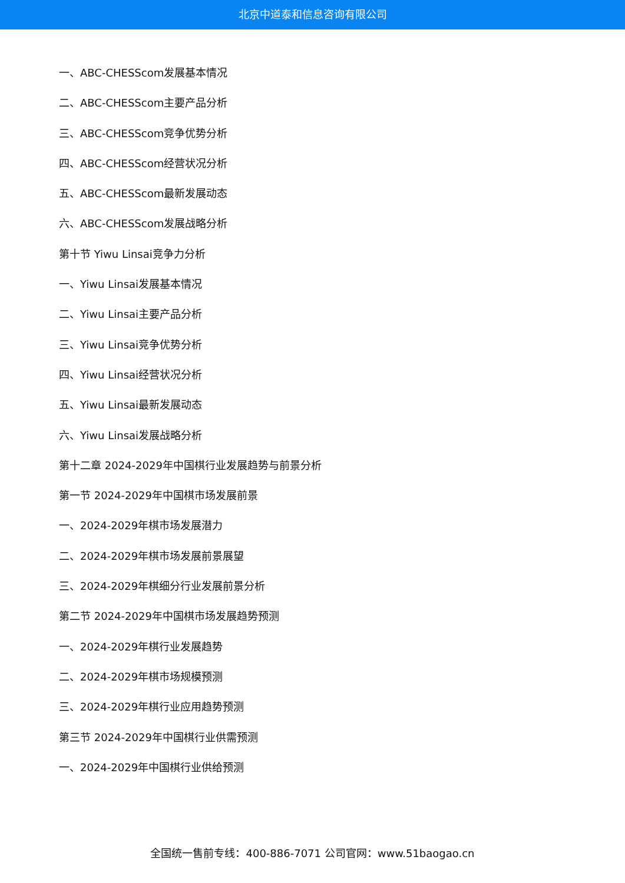北京中道泰和信息咨询有限公司
一、ABC-CHESScom发展基本情况
二、ABC-CHESScom主要产品分析
三、ABC-CHESScom竞争优势分析
四、ABC-CHESScom经营状况分析
五、ABC-CHESScom最新发展动态
六、ABC-CHESScom发展战略分析
第十节 Yiwu Linsai竞争力分析
一、Yiwu Linsai发展基本情况
二、Yiwu Linsai主要产品分析
三、Yiwu Linsai竞争优势分析
四、Yiwu Linsai经营状况分析
五、Yiwu Linsai最新发展动态
六、Yiwu Linsai发展战略分析
第十二章 2024-2029年中国棋行业发展趋势与前景分析
第一节 2024-2029年中国棋市场发展前景
一、2024-2029年棋市场发展潜力
二、2024-2029年棋市场发展前景展望
三、2024-2029年棋细分行业发展前景分析
第二节 2024-2029年中国棋市场发展趋势预测
一、2024-2029年棋行业发展趋势
二、2024-2029年棋市场规模预测
三、2024-2029年棋行业应用趋势预测
第三节 2024-2029年中国棋行业供需预测
一、2024-2029年中国棋行业供给预测
全国统一售前专线：400-886-7071 公司官网：www.51baogao.cn